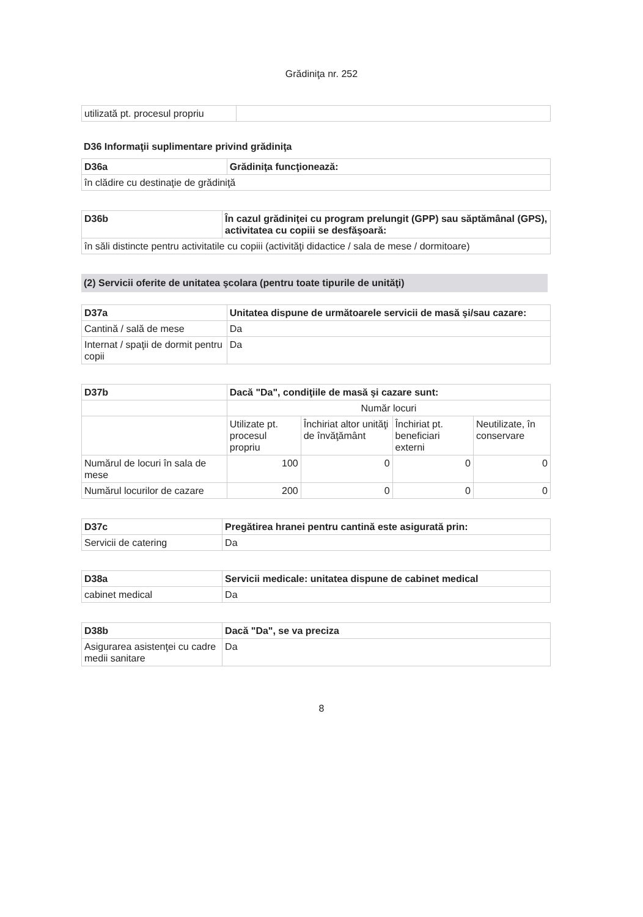Grădiniţa nr. 252
| utilizată pt. procesul propriu | |
D36 Informaţii suplimentare privind grădiniţa
| D36a | Grădiniţa funcţionează: |
| în clădire cu destinaţie de grădiniţă | |
| D36b | În cazul grădiniţei cu program prelungit (GPP) sau săptămânal (GPS), activitatea cu copiii se desfăşoară: |
| în săli distincte pentru activitatile cu copiii (activităţi didactice / sala de mese / dormitoare) | |
(2) Servicii oferite de unitatea şcolara (pentru toate tipurile de unităţi)
| D37a | Unitatea dispune de următoarele servicii de masă şi/sau cazare: |
| Cantină / sală de mese | Da |
| Internat / spaţii de dormit pentru copii | Da |
| D37b | Dacă "Da", condiţiile de masă şi cazare sunt: | | | |
| | Număr locuri | | | |
| | Utilizate pt. procesul propriu | Închiriat altor unităţi de învăţământ | Închiriat pt. beneficiari externi | Neutilizate, în conservare |
| Numărul de locuri în sala de mese | 100 | 0 | 0 | 0 |
| Numărul locurilor de cazare | 200 | 0 | 0 | 0 |
| D37c | Pregătirea hranei pentru cantină este asigurată prin: |
| Servicii de catering | Da |
| D38a | Servicii medicale: unitatea dispune de cabinet medical |
| cabinet medical | Da |
| D38b | Dacă "Da", se va preciza |
| Asigurarea asistenţei cu cadre medii sanitare | Da |
8